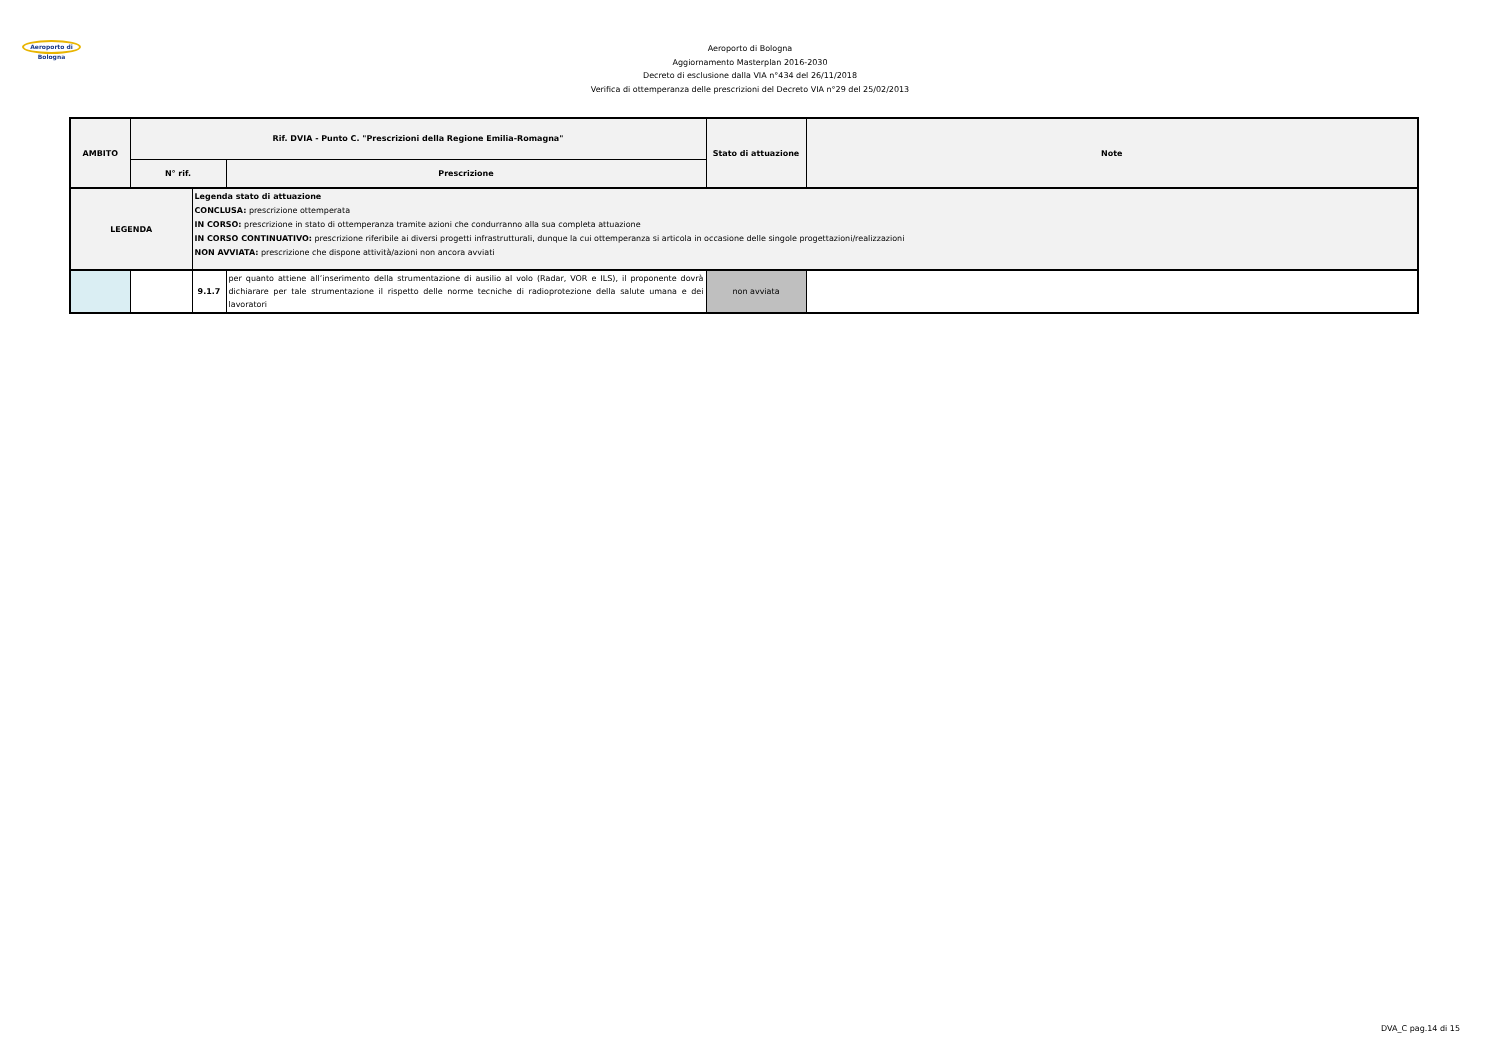Aeroporto di Bologna
Aeroporto di Bologna
Aggiornamento Masterplan 2016-2030
Decreto di esclusione dalla VIA n°434 del 26/11/2018
Verifica di ottemperanza delle prescrizioni del Decreto VIA n°29 del 25/02/2013
| AMBITO | Rif. DVIA - Punto C. "Prescrizioni della Regione Emilia-Romagna" | | | Stato di attuazione | Note |
| --- | --- | --- | --- | --- | --- |
| | N° rif. | | Prescrizione | | |
| LEGENDA | | Legenda stato di attuazione CONCLUSA: prescrizione ottemperata IN CORSO: prescrizione in stato di ottemperanza tramite azioni che condurranno alla sua completa attuazione IN CORSO CONTINUATIVO: prescrizione riferibile ai diversi progetti infrastrutturali, dunque la cui ottemperanza si articola in occasione delle singole progettazioni/realizzazioni NON AVVIATA: prescrizione che dispone attività/azioni non ancora avviati | | | |
| | | 9.1.7 | per quanto attiene all’inserimento della strumentazione di ausilio al volo (Radar, VOR e ILS), il proponente dovrà dichiarare per tale strumentazione il rispetto delle norme tecniche di radioprotezione della salute umana e dei lavoratori | non avviata | |
DVA_C pag.14 di 15